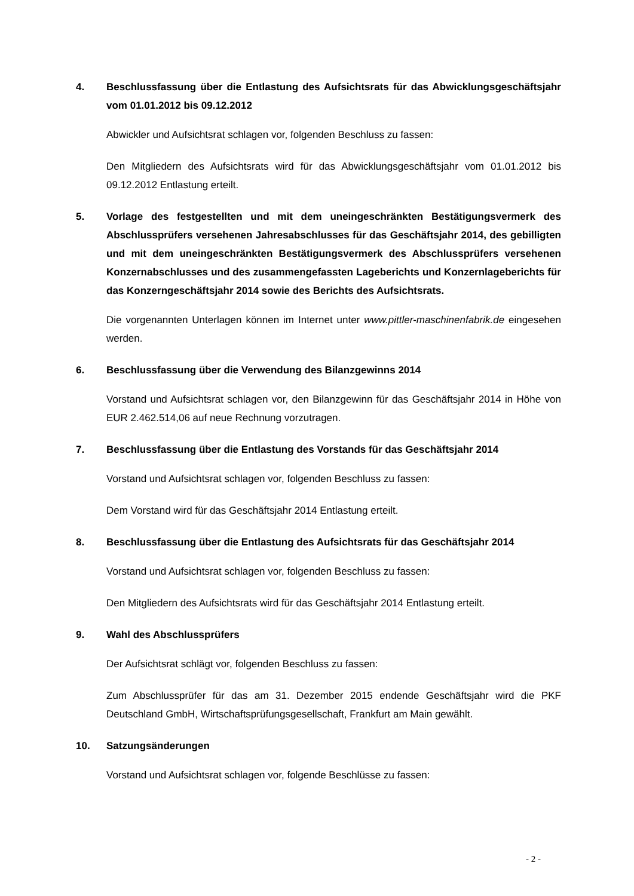4. Beschlussfassung über die Entlastung des Aufsichtsrats für das Abwicklungsgeschäftsjahr vom 01.01.2012 bis 09.12.2012
Abwickler und Aufsichtsrat schlagen vor, folgenden Beschluss zu fassen:
Den Mitgliedern des Aufsichtsrats wird für das Abwicklungsgeschäftsjahr vom 01.01.2012 bis 09.12.2012 Entlastung erteilt.
5. Vorlage des festgestellten und mit dem uneingeschränkten Bestätigungsvermerk des Abschlussprüfers versehenen Jahresabschlusses für das Geschäftsjahr 2014, des gebilligten und mit dem uneingeschränkten Bestätigungsvermerk des Abschlussprüfers versehenen Konzernabschlusses und des zusammengefassten Lageberichts und Konzernlageberichts für das Konzerngeschäftsjahr 2014 sowie des Berichts des Aufsichtsrats.
Die vorgenannten Unterlagen können im Internet unter www.pittler-maschinenfabrik.de eingesehen werden.
6. Beschlussfassung über die Verwendung des Bilanzgewinns 2014
Vorstand und Aufsichtsrat schlagen vor, den Bilanzgewinn für das Geschäftsjahr 2014 in Höhe von EUR 2.462.514,06 auf neue Rechnung vorzutragen.
7. Beschlussfassung über die Entlastung des Vorstands für das Geschäftsjahr 2014
Vorstand und Aufsichtsrat schlagen vor, folgenden Beschluss zu fassen:
Dem Vorstand wird für das Geschäftsjahr 2014 Entlastung erteilt.
8. Beschlussfassung über die Entlastung des Aufsichtsrats für das Geschäftsjahr 2014
Vorstand und Aufsichtsrat schlagen vor, folgenden Beschluss zu fassen:
Den Mitgliedern des Aufsichtsrats wird für das Geschäftsjahr 2014 Entlastung erteilt.
9. Wahl des Abschlussprüfers
Der Aufsichtsrat schlägt vor, folgenden Beschluss zu fassen:
Zum Abschlussprüfer für das am 31. Dezember 2015 endende Geschäftsjahr wird die PKF Deutschland GmbH, Wirtschaftsprüfungsgesellschaft, Frankfurt am Main gewählt.
10. Satzungsänderungen
Vorstand und Aufsichtsrat schlagen vor, folgende Beschlüsse zu fassen:
- 2 -